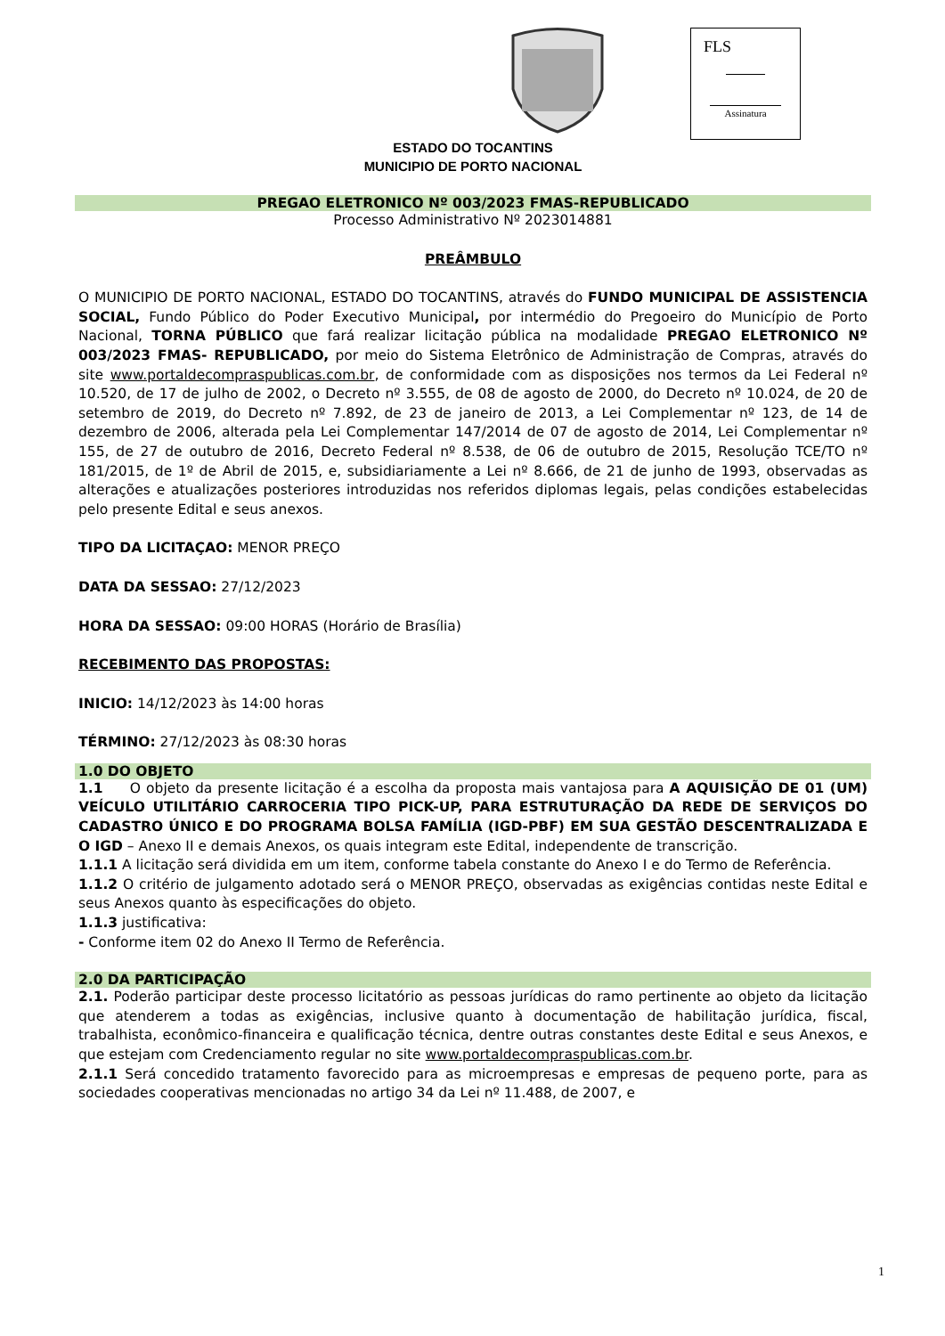FLS
Assinatura
ESTADO DO TOCANTINS
MUNICIPIO DE PORTO NACIONAL
PREGAO ELETRONICO Nº 003/2023 FMAS-REPUBLICADO
Processo Administrativo Nº 2023014881
PREÂMBULO
O MUNICIPIO DE PORTO NACIONAL, ESTADO DO TOCANTINS, através do FUNDO MUNICIPAL DE ASSISTENCIA SOCIAL, Fundo Público do Poder Executivo Municipal, por intermédio do Pregoeiro do Município de Porto Nacional, TORNA PÚBLICO que fará realizar licitação pública na modalidade PREGAO ELETRONICO Nº 003/2023 FMAS- REPUBLICADO, por meio do Sistema Eletrônico de Administração de Compras, através do site www.portaldecompraspublicas.com.br, de conformidade com as disposições nos termos da Lei Federal nº 10.520, de 17 de julho de 2002, o Decreto nº 3.555, de 08 de agosto de 2000, do Decreto nº 10.024, de 20 de setembro de 2019, do Decreto nº 7.892, de 23 de janeiro de 2013, a Lei Complementar nº 123, de 14 de dezembro de 2006, alterada pela Lei Complementar 147/2014 de 07 de agosto de 2014, Lei Complementar nº 155, de 27 de outubro de 2016, Decreto Federal nº 8.538, de 06 de outubro de 2015, Resolução TCE/TO nº 181/2015, de 1º de Abril de 2015, e, subsidiariamente a Lei nº 8.666, de 21 de junho de 1993, observadas as alterações e atualizações posteriores introduzidas nos referidos diplomas legais, pelas condições estabelecidas pelo presente Edital e seus anexos.
TIPO DA LICITAÇAO: MENOR PREÇO
DATA DA SESSAO: 27/12/2023
HORA DA SESSAO: 09:00 HORAS (Horário de Brasília)
RECEBIMENTO DAS PROPOSTAS:
INICIO: 14/12/2023 às 14:00 horas
TÉRMINO: 27/12/2023 às 08:30 horas
1.0 DO OBJETO
1.1 O objeto da presente licitação é a escolha da proposta mais vantajosa para A AQUISIÇÃO DE 01 (UM) VEÍCULO UTILITÁRIO CARROCERIA TIPO PICK-UP, PARA ESTRUTURAÇÃO DA REDE DE SERVIÇOS DO CADASTRO ÚNICO E DO PROGRAMA BOLSA FAMÍLIA (IGD-PBF) EM SUA GESTÃO DESCENTRALIZADA E O IGD – Anexo II e demais Anexos, os quais integram este Edital, independente de transcrição.
1.1.1 A licitação será dividida em um item, conforme tabela constante do Anexo I e do Termo de Referência.
1.1.2 O critério de julgamento adotado será o MENOR PREÇO, observadas as exigências contidas neste Edital e seus Anexos quanto às especificações do objeto.
1.1.3 justificativa:
- Conforme item 02 do Anexo II Termo de Referência.
2.0 DA PARTICIPAÇÃO
2.1. Poderão participar deste processo licitatório as pessoas jurídicas do ramo pertinente ao objeto da licitação que atenderem a todas as exigências, inclusive quanto à documentação de habilitação jurídica, fiscal, trabalhista, econômico-financeira e qualificação técnica, dentre outras constantes deste Edital e seus Anexos, e que estejam com Credenciamento regular no site www.portaldecompraspublicas.com.br.
2.1.1 Será concedido tratamento favorecido para as microempresas e empresas de pequeno porte, para as sociedades cooperativas mencionadas no artigo 34 da Lei nº 11.488, de 2007, e
1